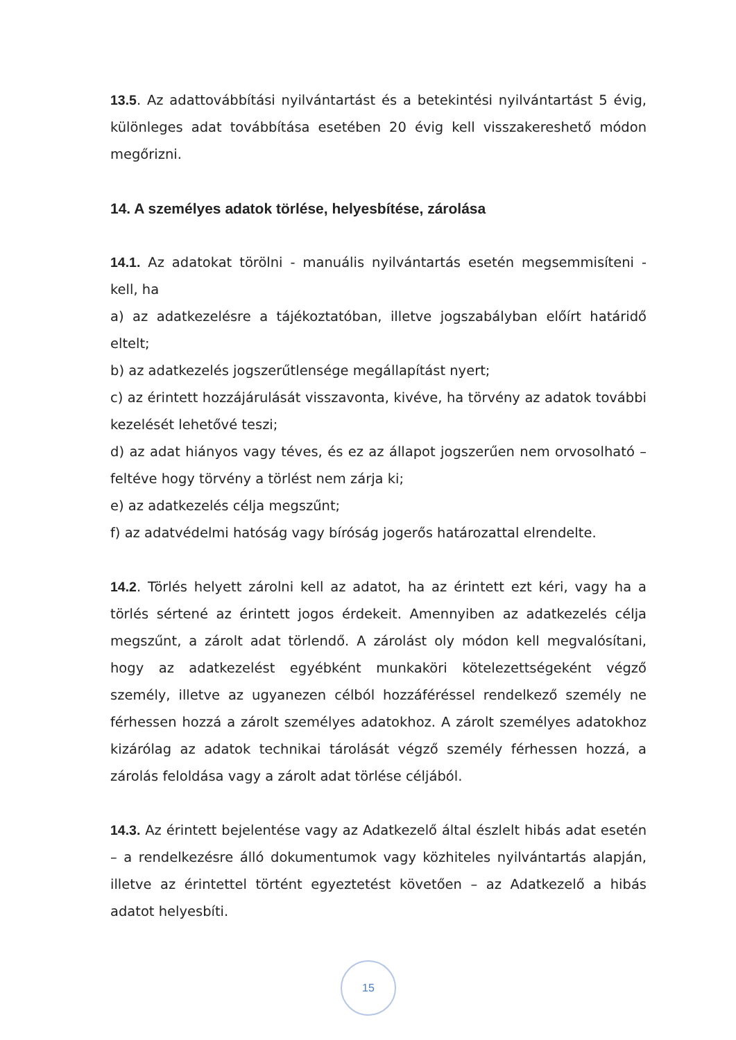13.5. Az adattovábbítási nyilvántartást és a betekintési nyilvántartást 5 évig, különleges adat továbbítása esetében 20 évig kell visszakereshető módon megőrizni.
14. A személyes adatok törlése, helyesbítése, zárolása
14.1. Az adatokat törölni - manuális nyilvántartás esetén megsemmisíteni - kell, ha
a) az adatkezelésre a tájékoztatóban, illetve jogszabályban előírt határidő eltelt;
b) az adatkezelés jogszerűtlensége megállapítást nyert;
c) az érintett hozzájárulását visszavonta, kivéve, ha törvény az adatok további kezelését lehetővé teszi;
d) az adat hiányos vagy téves, és ez az állapot jogszerűen nem orvosolható – feltéve hogy törvény a törlést nem zárja ki;
e) az adatkezelés célja megszűnt;
f) az adatvédelmi hatóság vagy bíróság jogerős határozattal elrendelte.
14.2. Törlés helyett zárolni kell az adatot, ha az érintett ezt kéri, vagy ha a törlés sértené az érintett jogos érdekeit. Amennyiben az adatkezelés célja megszűnt, a zárolt adat törlendő. A zárolást oly módon kell megvalósítani, hogy az adatkezelést egyébként munkaköri kötelezettségeként végző személy, illetve az ugyanezen célból hozzáféréssel rendelkező személy ne férhessen hozzá a zárolt személyes adatokhoz. A zárolt személyes adatokhoz kizárólag az adatok technikai tárolását végző személy férhessen hozzá, a zárolás feloldása vagy a zárolt adat törlése céljából.
14.3. Az érintett bejelentése vagy az Adatkezelő által észlelt hibás adat esetén – a rendelkezésre álló dokumentumok vagy közhiteles nyilvántartás alapján, illetve az érintettel történt egyeztetést követően – az Adatkezelő a hibás adatot helyesbíti.
15